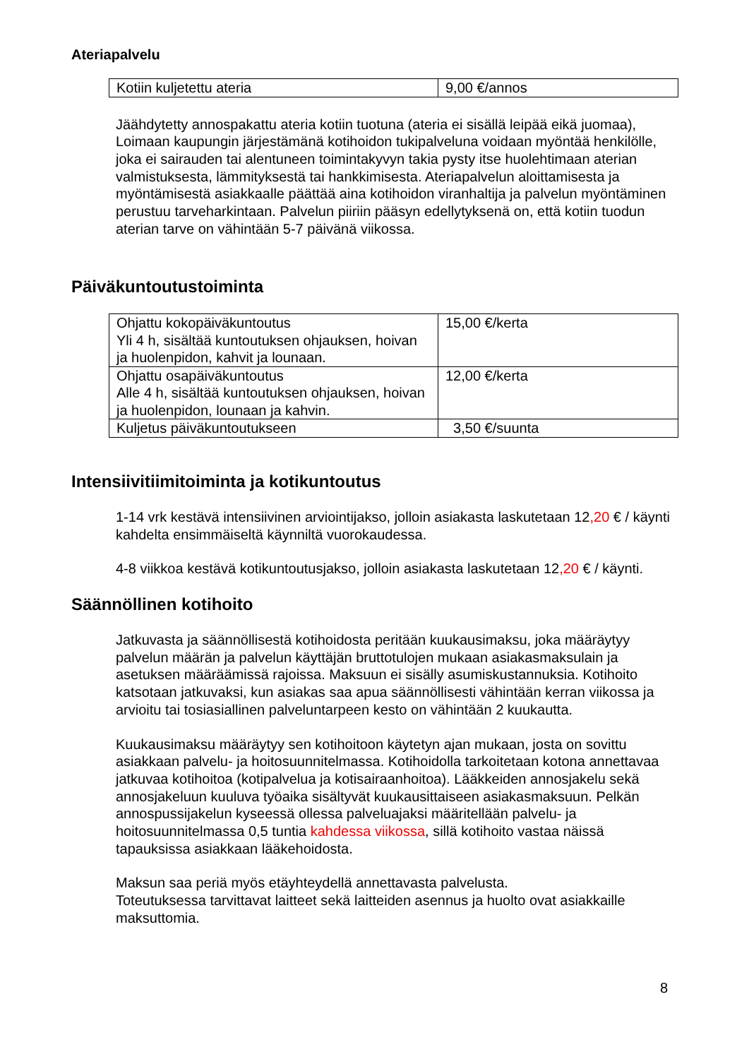Ateriapalvelu
| Kotiin kuljetettu ateria | 9,00 €/annos |
Jäähdytetty annospakattu ateria kotiin tuotuna (ateria ei sisällä leipää eikä juomaa), Loimaan kaupungin järjestämänä kotihoidon tukipalveluna voidaan myöntää henkilölle, joka ei sairauden tai alentuneen toimintakyvyn takia pysty itse huolehtimaan aterian valmistuksesta, lämmityksestä tai hankkimisesta. Ateriapalvelun aloittamisesta ja myöntämisestä asiakkaalle päättää aina kotihoidon viranhaltija ja palvelun myöntäminen perustuu tarveharkintaan. Palvelun piiriin pääsyn edellytyksenä on, että kotiin tuodun aterian tarve on vähintään 5-7 päivänä viikossa.
Päiväkuntoutustoiminta
| Ohjattu kokopäiväkuntoutus Yli 4 h, sisältää kuntoutuksen ohjauksen, hoivan ja huolenpidon, kahvit ja lounaan. | 15,00 €/kerta |
| Ohjattu osapäiväkuntoutus Alle 4 h, sisältää kuntoutuksen ohjauksen, hoivan ja huolenpidon, lounaan ja kahvin. | 12,00 €/kerta |
| Kuljetus päiväkuntoutukseen | 3,50 €/suunta |
Intensiivitiimitoiminta ja kotikuntoutus
1-14 vrk kestävä intensiivinen arviointijakso, jolloin asiakasta laskutetaan 12,20 € / käynti kahdelta ensimmäiseltä käynniltä vuorokaudessa.
4-8 viikkoa kestävä kotikuntoutusjakso, jolloin asiakasta laskutetaan 12,20 € / käynti.
Säännöllinen kotihoito
Jatkuvasta ja säännöllisestä kotihoidosta peritään kuukausimaksu, joka määräytyy palvelun määrän ja palvelun käyttäjän bruttotulojen mukaan asiakasmaksulain ja asetuksen määräämissä rajoissa. Maksuun ei sisälly asumiskustannuksia. Kotihoito katsotaan jatkuvaksi, kun asiakas saa apua säännöllisesti vähintään kerran viikossa ja arvioitu tai tosiasiallinen palveluntarpeen kesto on vähintään 2 kuukautta.
Kuukausimaksu määräytyy sen kotihoitoon käytetyn ajan mukaan, josta on sovittu asiakkaan palvelu- ja hoitosuunnitelmassa. Kotihoidolla tarkoitetaan kotona annettavaa jatkuvaa kotihoitoa (kotipalvelua ja kotisairaanhoitoa). Lääkkeiden annosjakelu sekä annosjakeluun kuuluva työaika sisältyvät kuukausittaiseen asiakasmaksuun. Pelkän annospussijakelun kyseessä ollessa palveluajaksi määritellään palvelu- ja hoitosuunnitelmassa 0,5 tuntia kahdessa viikossa, sillä kotihoito vastaa näissä tapauksissa asiakkaan lääkehoidosta.
Maksun saa periä myös etäyhteydellä annettavasta palvelusta.
Toteutuksessa tarvittavat laitteet sekä laitteiden asennus ja huolto ovat asiakkaille maksuttomia.
8